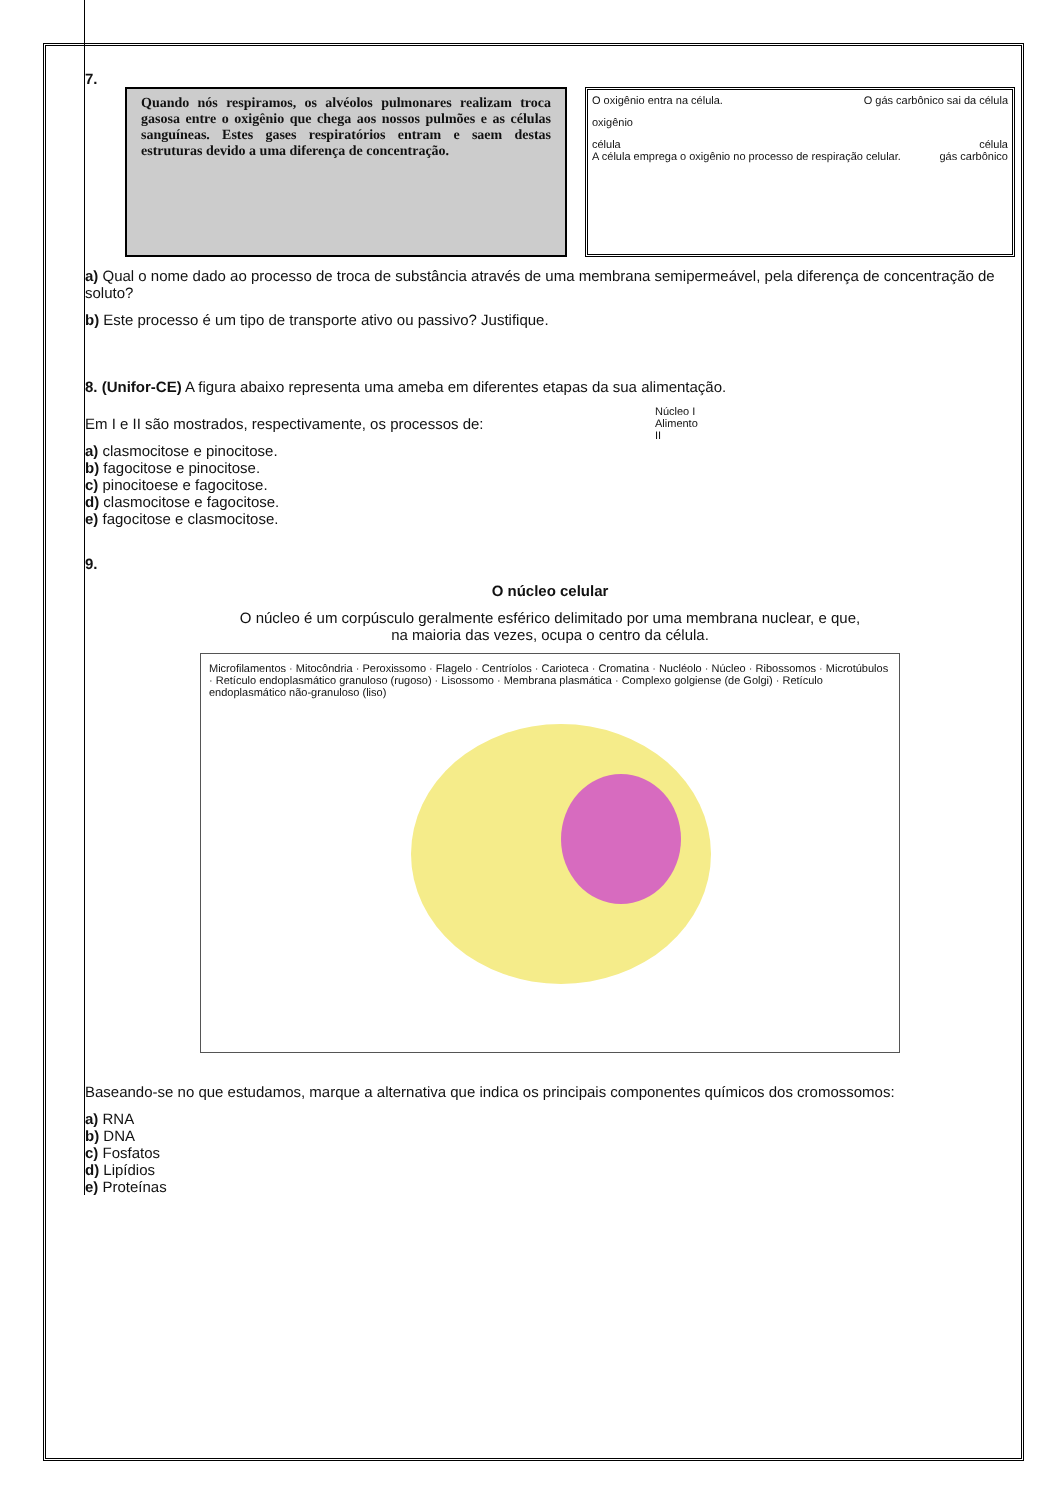7.
Quando nós respiramos, os alvéolos pulmonares realizam troca gasosa entre o oxigênio que chega aos nossos pulmões e as células sanguíneas. Estes gases respiratórios entram e saem destas estruturas devido a uma diferença de concentração.
O oxigênio entra na célula. O gás carbônico sai da célula
oxigênio
célula célula
A célula emprega o oxigênio no processo de respiração celular. gás carbônico
a) Qual o nome dado ao processo de troca de substância através de uma membrana semipermeável, pela diferença de concentração de soluto?
b) Este processo é um tipo de transporte ativo ou passivo? Justifique.
8. (Unifor-CE) A figura abaixo representa uma ameba em diferentes etapas da sua alimentação.
Em I e II são mostrados, respectivamente, os processos de:
a) clasmocitose e pinocitose.
b) fagocitose e pinocitose.
c) pinocitoese e fagocitose.
d) clasmocitose e fagocitose.
e) fagocitose e clasmocitose.
Núcleo I
Alimento
II
9.
O núcleo celular
O núcleo é um corpúsculo geralmente esférico delimitado por uma membrana nuclear, e que,
na maioria das vezes, ocupa o centro da célula.
Microfilamentos · Mitocôndria · Peroxissomo · Flagelo · Centríolos · Carioteca · Cromatina · Nucléolo · Núcleo · Ribossomos · Microtúbulos · Retículo endoplasmático granuloso (rugoso) · Lisossomo · Membrana plasmática · Complexo golgiense (de Golgi) · Retículo endoplasmático não-granuloso (liso)
Baseando-se no que estudamos, marque a alternativa que indica os principais componentes químicos dos cromossomos:
a) RNA
b) DNA
c) Fosfatos
d) Lipídios
e) Proteínas